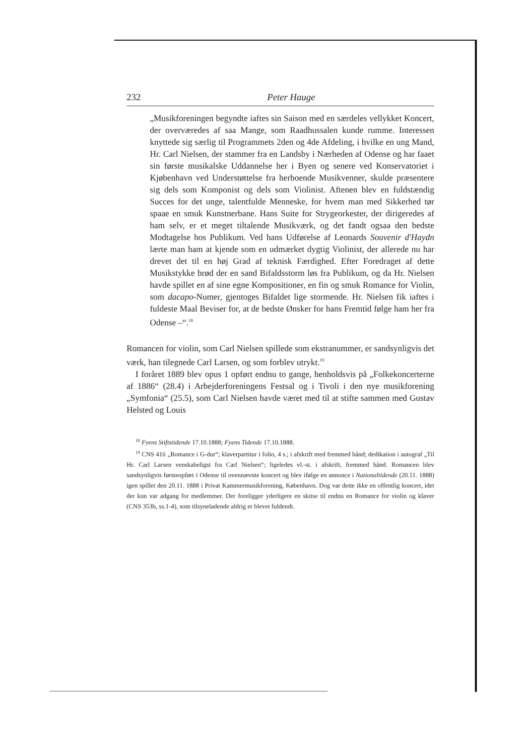232 Peter Hauge
„Musikforeningen begyndte iaftes sin Saison med en særdeles vellykket Koncert, der overværedes af saa Mange, som Raadhus­salen kunde rumme. Interessen knyttede sig særlig til Program­mets 2den og 4de Afdeling, i hvilke en ung Mand, Hr. Carl Niel­sen, der stammer fra en Landsby i Nærheden af Odense og har faaet sin første musikalske Uddannelse her i Byen og senere ved Konservatoriet i Kjøbenhavn ved Understøttelse fra herboende Musikvenner, skulde præsentere sig dels som Komponist og dels som Violinist. Aftenen blev en fuldstændig Succes for det unge, talentfulde Menneske, for hvem man med Sikkerhed tør spaae en smuk Kunstnerbane. Hans Suite for Strygeorkester, der diri­geredes af ham selv, er et meget tiltalende Musikværk, og det fandt ogsaa den bedste Modtagelse hos Publikum. Ved hans Ud­førelse af Leonards Souvenir d'Haydn lærte man ham at kjende som en udmærket dygtig Violinist, der allerede nu har drevet det til en høj Grad af teknisk Færdighed. Efter Foredraget af dette Musikstykke brød der en sand Bifaldsstorm løs fra Publikum, og da Hr. Nielsen havde spillet en af sine egne Kompositioner, en fin og smuk Romance for Violin, som dacapo-Numer, gjentoges Bifaldet lige stormende. Hr. Nielsen fik iaftes i fuldeste Maal Beviser for, at de bedste Ønsker for hans Fremtid følge ham her fra Odense –“.<sup>18</sup>
Romancen for violin, som Carl Nielsen spillede som ekstranummer, er sandsynligvis det værk, han tilegnede Carl Larsen, og som forblev utrykt.<sup>19</sup>
I foråret 1889 blev opus 1 opført endnu to gange, henholdsvis på „Folkekoncerterne af 1886“ (28.4) i Arbejderforeningens Festsal og i Tivoli i den nye musikforening „Symfonia“ (25.5), som Carl Nielsen havde været med til at stifte sammen med Gustav Helsted og Louis
<sup>18</sup> Fyens Stiftstidende 17.10.1888; Fyens Tidende 17.10.1888.
<sup>19</sup> CNS 416 „Romance i G-dur“; klaverpartitur i folio, 4 s.; i afskrift med fremmed hånd; dedikation i autograf „Til Hr. Carl Larsen venskabeligst fra Carl Nielsen“; lige­ledes vl.-st. i afskrift, fremmed hånd. Romancen blev sandsynligvis førsteopført i Odense til ovennævnte koncert og blev ifølge en annonce i Nationaltidende (20.11. 1888) igen spillet den 20.11. 1888 i Privat Kammermusikforening, København. Dog var dette ikke en offentlig koncert, idet der kun var adgang for medlemmer. Der foreligger yderligere en skitse til endnu en Romance for violin og klaver (CNS 353b, ss.1-4), som tilsyneladende aldrig er blevet fuldendt.